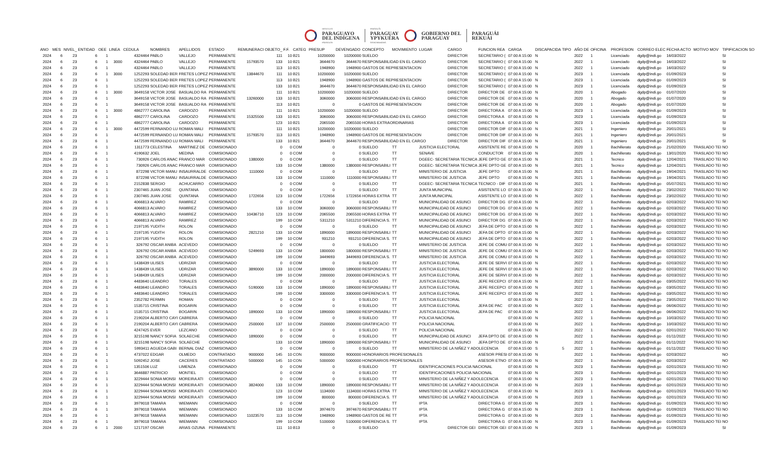INSTITUTO
PARAGUAYO
DEL INDÍGENA
PARAGUAY
PARAGUÁI
PARAGUAY
YPYKUÉRA
ÑANGAREKOHA
GOBIERNO DEL
PARAGUAY
PARAGUÁI
REKUÁI
| ANO | MES | NIVEL_ | ENTIDAD | OEE | LINEA | CEDULA | NOMBRES | APELLIDOS | ESTADO | REMUNERACI | OBJETO_ | F.F. | CATEG | PRESUP | DEVENGADO | CONCEPTO | MOVIMIENTO | LUGAR | CARGO | FUNCION REA | CARGA | DISCAPACIDA | TIPO | AÑO DE | OFICINA | PROFESION | CORREO ELEC | FECHA ACTO | MOTIVO MOV | TIPIFICACION SO |
| --- | --- | --- | --- | --- | --- | --- | --- | --- | --- | --- | --- | --- | --- | --- | --- | --- | --- | --- | --- | --- | --- | --- | --- | --- | --- | --- | --- | --- | --- | --- |
| 2024 | 6 | 23 | 6 | 1 | | 4324464 | PABLO | VALLEJO | PERMANENTE | | 111 | 10 | B21 | 10200000 | 10200000 | SUELDO | | | DIRECTOR | SECRETARIO ( | 07:00 A 15:00 | N | | 2022 | 1 | Licenciado | dgdp@indi.go | 16/03/2022 | | SI |
| 2024 | 6 | 23 | 6 | 1 | 3000 | 4324464 | PABLO | VALLEJO | PERMANENTE | 15793570 | 133 | 10 | B21 | 3644670 | 3644670 | RESPONSABILIDAD EN EL CARGO | | | DIRECTOR | SECRETARIO ( | 07:00 A 15:00 | N | | 2022 | 1 | Licenciado | dgdp@indi.go | 16/03/2022 | | SI |
| 2024 | 6 | 23 | 6 | 1 | | 4324464 | PABLO | VALLEJO | PERMANENTE | | 113 | 10 | B21 | 1948900 | 1948900 | GASTOS DE REPRESENTACION | | | DIRECTOR | SECRETARIO ( | 07:00 A 15:00 | N | | 2022 | 1 | Licenciado | dgdp@indi.go | 16/03/2022 | | SI |
| 2024 | 6 | 23 | 6 | 1 | 3000 | 1252293 | SOLEDAD BER | FRETES LOPEZ | PERMANENTE | 13844670 | 111 | 10 | B21 | 10200000 | 10200000 | SUELDO | | | DIRECTOR | SECRETARIO ( | 07:00 A 15:00 | N | | 2023 | 1 | Licenciada | dgdp@indi.go | 01/09/2023 | | SI |
| 2024 | 6 | 23 | 6 | 1 | | 1252293 | SOLEDAD BER | FRETES LOPEZ | PERMANENTE | | 113 | 10 | B21 | 1948900 | 1948900 | GASTOS DE REPRESENTACION | | | DIRECTOR | SECRETARIO ( | 07:00 A 15:00 | N | | 2023 | 1 | Licenciada | dgdp@indi.go | 01/09/2023 | | SI |
| 2024 | 6 | 23 | 6 | 1 | | 1252293 | SOLEDAD BER | FRETES LOPEZ | PERMANENTE | | 133 | 10 | B21 | 3644670 | 3644670 | RESPONSABILIDAD EN EL CARGO | | | DIRECTOR | SECRETARIO ( | 07:00 A 15:00 | N | | 2023 | 1 | Licenciada | dgdp@indi.go | 01/09/2023 | | SI |
| 2024 | 6 | 23 | 6 | 1 | 3000 | 3649158 | VICTOR JOSE | BASUALDO RA | PERMANENTE | | 111 | 10 | B21 | 10200000 | 10200000 | SUELDO | | | DIRECTOR | DIRECTOR DE | 07:00 A 15:00 | N | | 2020 | 1 | Abogado | dgdp@indi.go | 01/07/2020 | | SI |
| 2024 | 6 | 23 | 6 | 1 | | 3649158 | VICTOR JOSE | BASUALDO RA | PERMANENTE | 13260000 | 133 | 10 | B21 | 3060000 | 3060000 | RESPONSABILIDAD EN EL CARGO | | | DIRECTOR | DIRECTOR DE | 07:00 A 15:00 | N | | 2020 | 1 | Abogado | dgdp@indi.go | 01/07/2020 | | SI |
| 2024 | 6 | 23 | 6 | 1 | | 3649158 | VICTOR JOSE | BASUALDO RA | PERMANENTE | | 113 | 10 | B21 | 0 | 0 | GASTOS DE REPRESENTACION | | | DIRECTOR | DIRECTOR DE | 07:00 A 15:00 | N | | 2020 | 1 | Abogado | dgdp@indi.go | 01/07/2020 | | SI |
| 2024 | 6 | 23 | 6 | 1 | 3000 | 4862777 | CAROLINA | CARDOZO | PERMANENTE | | 111 | 10 | B21 | 10200000 | 10200000 | SUELDO | | | DIRECTOR | DIRECTORA A | 07:00 A 15:00 | N | | 2023 | 1 | Licenciada | dgdp@indi.go | 01/09/2023 | | SI |
| 2024 | 6 | 23 | 6 | 1 | | 4862777 | CAROLINA | CARDOZO | PERMANENTE | 15325500 | 133 | 10 | B21 | 3060000 | 3060000 | RESPONSABILIDAD EN EL CARGO | | | DIRECTOR | DIRECTORA A | 07:00 A 15:00 | N | | 2023 | 1 | Licenciada | dgdp@indi.go | 01/09/2023 | | SI |
| 2024 | 6 | 23 | 6 | 1 | | 4862777 | CAROLINA | CARDOZO | PERMANENTE | | 123 | 10 | B21 | 2065500 | 2065500 | HORAS EXTRAORDINARIAS | | | DIRECTOR | DIRECTORA A | 07:00 A 15:00 | N | | 2023 | 1 | Licenciada | dgdp@indi.go | 01/09/2023 | | SI |
| 2024 | 6 | 23 | 6 | 1 | 3000 | 4472599 | FERNANDO LU | ROMAN MALI | PERMANENTE | | 111 | 10 | B21 | 10200000 | 10200000 | SUELDO | | | DIRECTOR | DIRECTOR DIF | 07:00 A 15:00 | N | | 2021 | 1 | Ingeniero | dgdp@indi.go | 20/01/2021 | | SI |
| 2024 | 6 | 23 | 6 | 1 | | 4472599 | FERNANDO LU | ROMAN MALI | PERMANENTE | 15793570 | 113 | 10 | B21 | 1948900 | 1948900 | GASTOS DE REPRESENTACION | | | DIRECTOR | DIRECTOR DIF | 07:00 A 15:00 | N | | 2021 | 1 | Ingeniero | dgdp@indi.go | 20/01/2021 | | SI |
| 2024 | 6 | 23 | 6 | 1 | | 4472599 | FERNANDO LU | ROMAN MALI | PERMANENTE | | 133 | 10 | B21 | 3644670 | 3644670 | RESPONSABILIDAD EN EL CARGO | | | DIRECTOR | DIRECTOR DIF | 07:00 A 15:00 | N | | 2021 | 1 | Ingeniero | dgdp@indi.go | 20/01/2021 | | SI |
| 2024 | 6 | 23 | 6 | 1 | | 1311773 | CELESTINA | MARTINEZ DE | COMISIONADO | | 0 | 0 | COM | 0 | 0 | SUELDO | TT | JUSTICIA ELECTORAL | | ASISTENTE RE | 07:00 A 15:00 | N | | 2020 | 1 | Bachillerato | dgdp@indi.go | 21/02/2020 | TRASLADO TEI | NO |
| 2024 | 6 | 23 | 6 | 1 | | 4190632 | JOEL | MEDINA | COMISIONADO | | 0 | 0 | COM | 0 | 0 | SUELDO | TT | SENAVE | | CONDUCTOR | 07:00 A 15:00 | N | | 2020 | 1 | Bachillerato | dgdp@indi.go | 13/01/2020 | TRASLADO TEI | NO |
| 2024 | 6 | 23 | 6 | 1 | | 730926 | CARLOS ANAC | FRANCO MAR | COMISIONADO | 1380000 | 0 | 0 | COM | 0 | 0 | SUELDO | TT | DGEEC- SECRETARIA TECNICA | | JEFE DPTO GE | 07:00 A 15:00 | N | | 2021 | 1 | Tecnico | dgdp@indi.go | 12/04/2021 | TRASLADO TEI | NO |
| 2024 | 6 | 23 | 6 | 1 | | 730926 | CARLOS ANAC | FRANCO MAR | COMISIONADO | | 133 | 10 | COM | 1380000 | 1380000 | RESPONSABILI | TT | DGEEC- SECRETARIA TECNICA | | JEFE DPTO GE | 07:00 A 15:00 | N | | 2021 | 1 | Tecnico | dgdp@indi.go | 12/04/2021 | TRASLADO TEI | NO |
| 2024 | 6 | 23 | 6 | 1 | | 872298 | VICTOR MANU | INSAURRALDE | COMISIONADO | 1110000 | 0 | 0 | COM | 0 | 0 | SUELDO | TT | MINISTERIO DE JUSTICIA | | JEFE DPTO | 07:00 A 15:00 | N | | 2021 | 1 | Bachillerato | dgdp@indi.go | 19/04/2021 | TRASLADO TEI | NO |
| 2024 | 6 | 23 | 6 | 1 | | 872298 | VICTOR MANU | INSAURRALDE | COMISIONADO | | 133 | 10 | COM | 1110000 | 1110000 | RESPONSABILI | TT | MINISTERIO DE JUSTICIA | | JEFE DPTO | 07:00 A 15:00 | N | | 2021 | 1 | Bachillerato | dgdp@indi.go | 19/04/2021 | TRASLADO TEI | NO |
| 2024 | 6 | 23 | 6 | 1 | | 2152838 | SERGIO | ACHUCARRO | COMISIONADO | | 0 | 0 | COM | 0 | 0 | SUELDO | TT | DGEEC- SECRETARIA TECNICA | | TECNICO - DIF | 07:00 A 15:00 | N | | 2021 | 1 | Bachillerato | dgdp@indi.go | 05/07/2021 | TRASLADO TEI | NO |
| 2024 | 6 | 23 | 6 | 1 | | 2307465 | JUAN JOSE | QUINTANA | COMISIONADO | | 0 | 0 | COM | 0 | 0 | SUELDO | TT | JUNTA MUNICIPAL | | ASISTENTE LO | 07:00 A 15:00 | N | | 2022 | 1 | Bachillerato | dgdp@indi.go | 23/02/2022 | TRASLADO TEI | NO |
| 2024 | 6 | 23 | 6 | 1 | | 2307465 | JUAN JOSE | QUINTANA | COMISIONADO | 1722656 | 123 | 10 | COM | 1722656 | 1722656 | HORAS EXTRA | TT | JUNTA MUNICIPAL | | ASISTENTE LO | 07:00 A 15:00 | N | | 2022 | 1 | Bachillerato | dgdp@indi.go | 23/02/2022 | TRASLADO TEI | NO |
| 2024 | 6 | 23 | 6 | 1 | | 4066813 | ALVARO | RAMIREZ | COMISIONADO | | 0 | 0 | COM | 0 | 0 | SUELDO | TT | MUNICIPALIDAD DE ASUNCI | | DIRECTOR DG | 07:00 A 15:00 | N | | 2022 | 1 | Bachillerato | dgdp@indi.go | 02/03/2022 | TRASLADO TEI | NO |
| 2024 | 6 | 23 | 6 | 1 | | 4066813 | ALVARO | RAMIREZ | COMISIONADO | | 133 | 10 | COM | 3060000 | 3060000 | RESPONSABILI | TT | MUNICIPALIDAD DE ASUNCI | | DIRECTOR DG | 07:00 A 15:00 | N | | 2022 | 1 | Bachillerato | dgdp@indi.go | 02/03/2022 | TRASLADO TEI | NO |
| 2024 | 6 | 23 | 6 | 1 | | 4066813 | ALVARO | RAMIREZ | COMISIONADO | 10436710 | 123 | 10 | COM | 2065500 | 2065500 | HORAS EXTRA | TT | MUNICIPALIDAD DE ASUNCI | | DIRECTOR DG | 07:00 A 15:00 | N | | 2022 | 1 | Bachillerato | dgdp@indi.go | 02/03/2022 | TRASLADO TEI | NO |
| 2024 | 6 | 23 | 6 | 1 | | 4066813 | ALVARO | RAMIREZ | COMISIONADO | | 199 | 10 | COM | 5311210 | 5311210 | DIFERENCIA S. | TT | MUNICIPALIDAD DE ASUNCI | | DIRECTOR DG | 07:00 A 15:00 | N | | 2022 | 1 | Bachillerato | dgdp@indi.go | 02/03/2022 | TRASLADO TEI | NO |
| 2024 | 6 | 23 | 6 | 1 | | 2197195 | YUDITH | ROLON | COMISIONADO | | 0 | 0 | COM | 0 | 0 | SUELDO | TT | MUNICIPALIDAD DE ASUNCI | | JEFA DE DPTO | 07:00 A 15:00 | N | | 2022 | 1 | Bachillerato | dgdp@indi.go | 02/03/2022 | TRASLADO TEI | NO |
| 2024 | 6 | 23 | 6 | 1 | | 2197195 | YUDITH | ROLON | COMISIONADO | 2821210 | 133 | 10 | COM | 1890000 | 1890000 | RESPONSABILI | TT | MUNICIPALIDAD DE ASUNCI | | JEFA DE DPTO | 07:00 A 15:00 | N | | 2022 | 1 | Bachillerato | dgdp@indi.go | 02/03/2022 | TRASLADO TEI | NO |
| 2024 | 6 | 23 | 6 | 1 | | 2197195 | YUDITH | ROLON | COMISIONADO | | 199 | 10 | COM | 931210 | 931210 | DIFERENCIA S. | TT | MUNICIPALIDAD DE ASUNCI | | JEFA DE DPTO | 07:00 A 15:00 | N | | 2022 | 1 | Bachillerato | dgdp@indi.go | 02/03/2022 | TRASLADO TEI | NO |
| 2024 | 6 | 23 | 6 | 1 | | 326792 | OSCAR ANIBA | ACEVEDO | COMISIONADO | | 0 | 0 | COM | 0 | 0 | SUELDO | TT | MINISTERIO DE JUSTICIA | | JEFE DE COMU | 07:00 A 15:00 | N | | 2022 | 1 | Bachillerato | dgdp@indi.go | 02/03/2022 | TRASLADO TEI | NO |
| 2024 | 6 | 23 | 6 | 1 | | 326792 | OSCAR ANIBA | ACEVEDO | COMISIONADO | 5249693 | 133 | 10 | COM | 1800000 | 1800000 | RESPONSABILI | TT | MINISTERIO DE JUSTICIA | | JEFE DE COMU | 07:00 A 15:00 | N | | 2022 | 1 | Bachillerato | dgdp@indi.go | 02/03/2022 | TRASLADO TEI | NO |
| 2024 | 6 | 23 | 6 | 1 | | 326792 | OSCAR ANIBA | ACEVEDO | COMISIONADO | | 199 | 10 | COM | 3449693 | 3449693 | DIFERENCIA S. | TT | MINISTERIO DE JUSTICIA | | JEFE DE COMU | 07:00 A 15:00 | N | | 2022 | 1 | Bachillerato | dgdp@indi.go | 02/03/2022 | TRASLADO TEI | NO |
| 2024 | 6 | 23 | 6 | 1 | | 1438439 | ULISES | UDRIZAR | COMISIONADO | | 0 | 0 | COM | 0 | 0 | SUELDO | TT | JUSTICIA ELECTORAL | | JEFE DE SERVI | 07:00 A 15:00 | N | | 2022 | 1 | Bachillerato | dgdp@indi.go | 02/03/2022 | TRASLADO TEI | NO |
| 2024 | 6 | 23 | 6 | 1 | | 1438439 | ULISES | UDRIZAR | COMISIONADO | 3890000 | 133 | 10 | COM | 1890000 | 1890000 | RESPONSABILI | TT | JUSTICIA ELECTORAL | | JEFE DE SERVI | 07:00 A 15:00 | N | | 2022 | 1 | Bachillerato | dgdp@indi.go | 02/03/2022 | TRASLADO TEI | NO |
| 2024 | 6 | 23 | 6 | 1 | | 1438439 | ULISES | UDRIZAR | COMISIONADO | | 199 | 10 | COM | 2000000 | 2000000 | DIFERENCIA S. | TT | JUSTICIA ELECTORAL | | JEFE DE SERVI | 07:00 A 15:00 | N | | 2022 | 1 | Bachillerato | dgdp@indi.go | 02/03/2022 | TRASLADO TEI | NO |
| 2024 | 6 | 23 | 6 | 1 | | 4483640 | LEANDRO | TORALES | COMISIONADO | | 0 | 0 | COM | 0 | 0 | SUELDO | TT | JUSTICIA ELECTORAL | | JEFE RECEPCI | 07:00 A 15:00 | N | | 2022 | 1 | Bachillerato | dgdp@indi.go | 03/05/2022 | TRASLADO TEI | NO |
| 2024 | 6 | 23 | 6 | 1 | | 4483640 | LEANDRO | TORALES | COMISIONADO | 5190000 | 133 | 10 | COM | 1890000 | 1890000 | RESPONSABILI | TT | JUSTICIA ELECTORAL | | JEFE RECEPCI | 07:00 A 15:00 | N | | 2022 | 1 | Bachillerato | dgdp@indi.go | 03/05/2022 | TRASLADO TEI | NO |
| 2024 | 6 | 23 | 6 | 1 | | 4483640 | LEANDRO | TORALES | COMISIONADO | | 199 | 10 | COM | 3300000 | 3300000 | DIFERENCIA S. | TT | JUSTICIA ELECTORAL | | JEFE RECEPCI | 07:00 A 15:00 | N | | 2022 | 1 | Bachillerato | dgdp@indi.go | 03/05/2022 | TRASLADO TEI | NO |
| 2024 | 6 | 23 | 6 | 1 | | 2352782 | FERMIN | ROMAN | COMISIONADO | | 0 | 0 | COM | 0 | 0 | SUELDO | TT | JUSTICIA ELECTORAL | | | 07:00 A 15:00 | N | | 2022 | 1 | Bachillerato | dgdp@indi.go | 23/05/2022 | TRASLADO TEI | NO |
| 2024 | 6 | 23 | 6 | 1 | | 1535715 | CRISTINA | BOGARIN | COMISIONADO | | 0 | 0 | COM | 0 | 0 | SUELDO | TT | JUSTICIA ELECTORAL | | JEFA DE PAC | 07:00 A 15:00 | N | | 2022 | 1 | Bachillerato | dgdp@indi.go | 06/06/2022 | TRASLADO TEI | NO |
| 2024 | 6 | 23 | 6 | 1 | | 1535715 | CRISTINA | BOGARIN | COMISIONADO | 1890000 | 133 | 10 | COM | 1890000 | 1890000 | RESPONSABILI | TT | JUSTICIA ELECTORAL | | JEFA DE PAC | 07:00 A 15:00 | N | | 2022 | 1 | Bachillerato | dgdp@indi.go | 06/06/2022 | TRASLADO TEI | NO |
| 2024 | 6 | 23 | 6 | 1 | | 2190204 | ALBERTO CAYI | CABRERA | COMISIONADO | | 0 | 0 | COM | 0 | 0 | SUELDO | TT | POLICIA NACIONAL | | | 07:00 A 15:00 | N | | 2022 | 1 | Bachillerato | dgdp@indi.go | 10/03/2022 | TRASLADO TEI | NO |
| 2024 | 6 | 23 | 6 | 1 | | 2190204 | ALBERTO CAYI | CABRERA | COMISIONADO | 2500000 | 137 | 10 | COM | 2500000 | 2500000 | GRATIFICACIO | TT | POLICIA NACIONAL | | | 07:00 A 15:00 | N | | 2022 | 1 | Bachillerato | dgdp@indi.go | 10/03/2022 | TRASLADO TEI | NO |
| 2024 | 6 | 23 | 6 | 1 | | 4247425 | EVER | LEZCANO | COMISIONADO | | 0 | 0 | COM | 0 | 0 | SUELDO | TT | POLICIA NACIONAL | | | 07:00 A 15:00 | N | | 2022 | 1 | Bachillerato | dgdp@indi.go | 02/01/2022 | TRASLADO TEI | NO |
| 2024 | 6 | 23 | 6 | 1 | | 3215198 | NANCY SOFIA | SOLAECHE | COMISIONADO | 1890000 | 0 | 0 | COM | 0 | 0 | SUELDO | TT | MUNICIPALIDAD DE ASUNCI | | JEFA DPTO DE | 07:00 A 15:00 | N | | 2022 | 1 | Bachillerato | dgdp@indi.go | 01/11/2022 | TRASLADO TEI | NO |
| 2024 | 6 | 23 | 6 | 1 | | 3215198 | NANCY SOFIA | SOLAECHE | COMISIONADO | | 133 | 10 | COM | 1890000 | 1890000 | RESPONSABILI | TT | MUNICIPALIDAD DE ASUNCI | | JEFA DPTO DE | 07:00 A 15:00 | N | | 2022 | 1 | Bachillerato | dgdp@indi.go | 01/11/2022 | TRASLADO TEI | NO |
| 2024 | 6 | 23 | 6 | 1 | | 5993411 | AGUEDA GABI | BERNAL DIAZ | COMISIONADO | | 0 | 0 | COM | 0 | 0 | SUELDO | TT | MINISTERIO DE LA NIÑEZ Y ADOLECENCIA | | | 07:00 A 15:00 | S | 5 | 2022 | 1 | Bachillerato | dgdp@indi.go | 01/11/2022 | TRASLADO TEI | NO |
| 2024 | 6 | 23 | 6 | 1 | | 4737022 | EDGAR | OLMEDO | CONTRATADO | 9000000 | 145 | 10 | CON | 9000000 | 9000000 | HONORARIOS PROFESIONALES | | | | ASESOR PRESI | 07:00 A 15:00 | N | | 2022 | 1 | Bachillerato | dgdp@indi.go | 02/03/2022 | | NO |
| 2024 | 6 | 23 | 6 | 1 | | 5092452 | JOSE | CACERES | CONTRATADO | 5000000 | 145 | 10 | CON | 5000000 | 5000000 | HONORARIOS PROFESIONALES | | | | ASESOR ETNO | 07:00 A 15:00 | N | | 2022 | 1 | Bachillerato | dgdp@indi.go | 02/03/2022 | | NO |
| 2024 | 6 | 23 | 6 | 1 | | 1351506 | LUZ | LIMENZA | COMISIONADO | | 0 | 0 | COM | 0 | 0 | SUELDO | TT | IDENTIFICACIONES POLICIA NACIONAL | | | 07:00 A 15:00 | N | | 2023 | 1 | Bachillerato | dgdp@indi.go | 02/01/2023 | TRASLADO TEI | NO |
| 2024 | 6 | 23 | 6 | 1 | | 3646887 | PATRICIO | MONTIEL | COMISIONADO | | 0 | 0 | COM | 0 | 0 | SUELDO | TT | IDENTIFICACIONES POLICIA NACIONAL | | | 07:00 A 15:00 | N | | 2023 | 1 | Bachillerato | dgdp@indi.go | 02/01/2023 | TRASLADO TEI | NO |
| 2024 | 6 | 23 | 6 | 1 | | 3229444 | SONIA MONSI | MOREIRA ATI | COMISIONADO | | 0 | 0 | COM | 0 | 0 | SUELDO | TT | MINISTERIO DE LA NIÑEZ Y ADOLECENCIA | | | 07:00 A 15:00 | N | | 2023 | 1 | Bachillerato | dgdp@indi.go | 02/01/2023 | TRASLADO TEI | NO |
| 2024 | 6 | 23 | 6 | 1 | | 3229444 | SONIA MONSI | MOREIRA ATI | COMISIONADO | 3824000 | 133 | 10 | COM | 1890000 | 1890000 | RESPONSABILI | TT | MINISTERIO DE LA NIÑEZ Y ADOLECENCIA | | | 07:00 A 15:00 | N | | 2023 | 1 | Bachillerato | dgdp@indi.go | 02/01/2023 | TRASLADO TEI | NO |
| 2024 | 6 | 23 | 6 | 1 | | 3229444 | SONIA MONSI | MOREIRA ATI | COMISIONADO | | 123 | 10 | COM | 1134000 | 1134000 | HORAS EXTRA | TT | MINISTERIO DE LA NIÑEZ Y ADOLECENCIA | | | 07:00 A 15:00 | N | | 2023 | 1 | Bachillerato | dgdp@indi.go | 02/01/2023 | TRASLADO TEI | NO |
| 2024 | 6 | 23 | 6 | 1 | | 3229444 | SONIA MONSI | MOREIRA ATI | COMISIONADO | | 199 | 10 | COM | 800000 | 800000 | DIFERENCIA S. | TT | MINISTERIO DE LA NIÑEZ Y ADOLECENCIA | | | 07:00 A 15:00 | N | | 2023 | 1 | Bachillerato | dgdp@indi.go | 02/01/2023 | TRASLADO TEI | NO |
| 2024 | 6 | 23 | 6 | 1 | | 3979018 | TAMARA | WIEMANN | COMISIONADO | | 0 | 0 | COM | 0 | 0 | SUELDO | TT | IPTA | | DIRECTORA G | 07:00 A 15:00 | N | | 2023 | 1 | Bachillerato | dgdp@indi.go | 01/09/2023 | TRASLADO TEI | NO |
| 2024 | 6 | 23 | 6 | 1 | | 3979018 | TAMARA | WIEMANN | COMISIONADO | | 133 | 10 | COM | 3974670 | 3974670 | RESPONSABILI | TT | IPTA | | DIRECTORA G | 07:00 A 15:00 | N | | 2023 | 1 | Bachillerato | dgdp@indi.go | 01/09/2023 | TRASLADO TEI | NO |
| 2024 | 6 | 23 | 6 | 1 | | 3979018 | TAMARA | WIEMANN | COMISIONADO | 11023570 | 113 | 10 | COM | 1948900 | 1948900 | GASTOS DE RE | TT | IPTA | | DIRECTORA G | 07:00 A 15:00 | N | | 2023 | 1 | Bachillerato | dgdp@indi.go | 01/09/2023 | TRASLADO TEI | NO |
| 2024 | 6 | 23 | 6 | 1 | | 3979018 | TAMARA | WIEMANN | COMISIONADO | | 199 | 10 | COM | 5100000 | 5100000 | DIFERENCIA S. | TT | IPTA | | DIRECTORA G | 07:00 A 15:00 | N | | 2023 | 1 | Bachillerato | dgdp@indi.go | 01/09/2023 | TRASLADO TEI | NO |
| 2024 | 6 | 23 | 6 | 1 | 2000 | 1217197 | OSCAR | ARIAS OZUNA | PERMANENTE | | 111 | 10 | B13 | 0 | 0 | SUELDO | | | DIRECTOR GEI | DIRECTOR GEI | 07:00 A 15:00 | N | | 2023 | 1 | Bachillerato | dgdp@indi.go | 01/09/2023 | | SI |